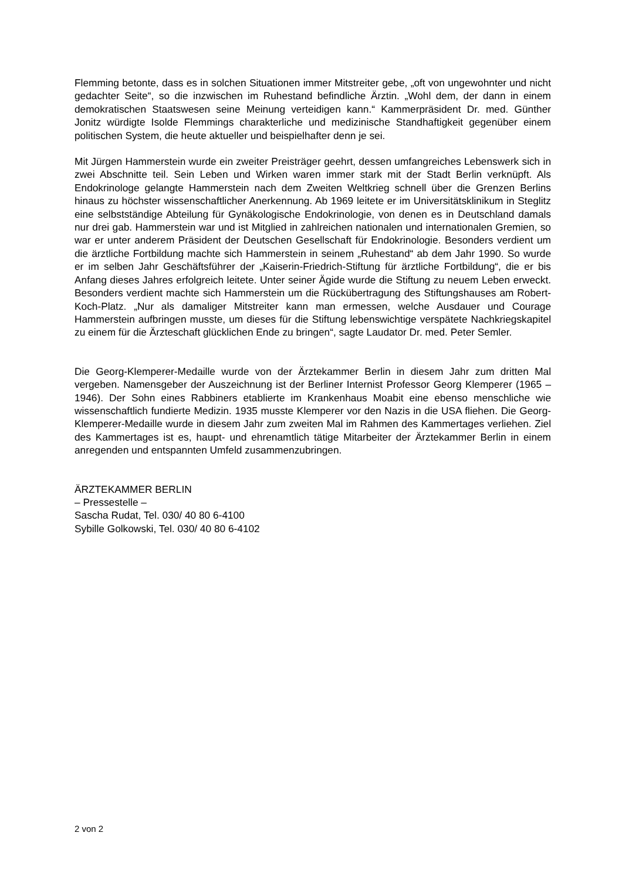Flemming betonte, dass es in solchen Situationen immer Mitstreiter gebe, „oft von ungewohnter und nicht gedachter Seite“, so die inzwischen im Ruhestand befindliche Ärztin. „Wohl dem, der dann in einem demokratischen Staatswesen seine Meinung verteidigen kann.“ Kammerpräsident Dr. med. Günther Jonitz würdigte Isolde Flemmings charakterliche und medizinische Standhaftigkeit gegenüber einem politischen System, die heute aktueller und beispielhafter denn je sei.
Mit Jürgen Hammerstein wurde ein zweiter Preisträger geehrt, dessen umfangreiches Lebenswerk sich in zwei Abschnitte teil. Sein Leben und Wirken waren immer stark mit der Stadt Berlin verknüpft. Als Endokrinologe gelangte Hammerstein nach dem Zweiten Weltkrieg schnell über die Grenzen Berlins hinaus zu höchster wissenschaftlicher Anerkennung. Ab 1969 leitete er im Universitätsklinikum in Steglitz eine selbstständige Abteilung für Gynäkologische Endokrinologie, von denen es in Deutschland damals nur drei gab. Hammerstein war und ist Mitglied in zahlreichen nationalen und internationalen Gremien, so war er unter anderem Präsident der Deutschen Gesellschaft für Endokrinologie. Besonders verdient um die ärztliche Fortbildung machte sich Hammerstein in seinem „Ruhestand“ ab dem Jahr 1990. So wurde er im selben Jahr Geschäftsführer der „Kaiserin-Friedrich-Stiftung für ärztliche Fortbildung“, die er bis Anfang dieses Jahres erfolgreich leitete. Unter seiner Ägide wurde die Stiftung zu neuem Leben erweckt. Besonders verdient machte sich Hammerstein um die Rückübertragung des Stiftungshauses am Robert-Koch-Platz. „Nur als damaliger Mitstreiter kann man ermessen, welche Ausdauer und Courage Hammerstein aufbringen musste, um dieses für die Stiftung lebenswichtige verspätete Nachkriegskapitel zu einem für die Ärzteschaft glücklichen Ende zu bringen“, sagte Laudator Dr. med. Peter Semler.
Die Georg-Klemperer-Medaille wurde von der Ärztekammer Berlin in diesem Jahr zum dritten Mal vergeben. Namensgeber der Auszeichnung ist der Berliner Internist Professor Georg Klemperer (1965 – 1946). Der Sohn eines Rabbiners etablierte im Krankenhaus Moabit eine ebenso menschliche wie wissenschaftlich fundierte Medizin. 1935 musste Klemperer vor den Nazis in die USA fliehen. Die Georg-Klemperer-Medaille wurde in diesem Jahr zum zweiten Mal im Rahmen des Kammertages verliehen. Ziel des Kammertages ist es, haupt- und ehrenamtlich tätige Mitarbeiter der Ärztekammer Berlin in einem anregenden und entspannten Umfeld zusammenzubringen.
ÄRZTEKAMMER BERLIN
– Pressestelle –
Sascha Rudat, Tel. 030/ 40 80 6-4100
Sybille Golkowski, Tel. 030/ 40 80 6-4102
2 von 2